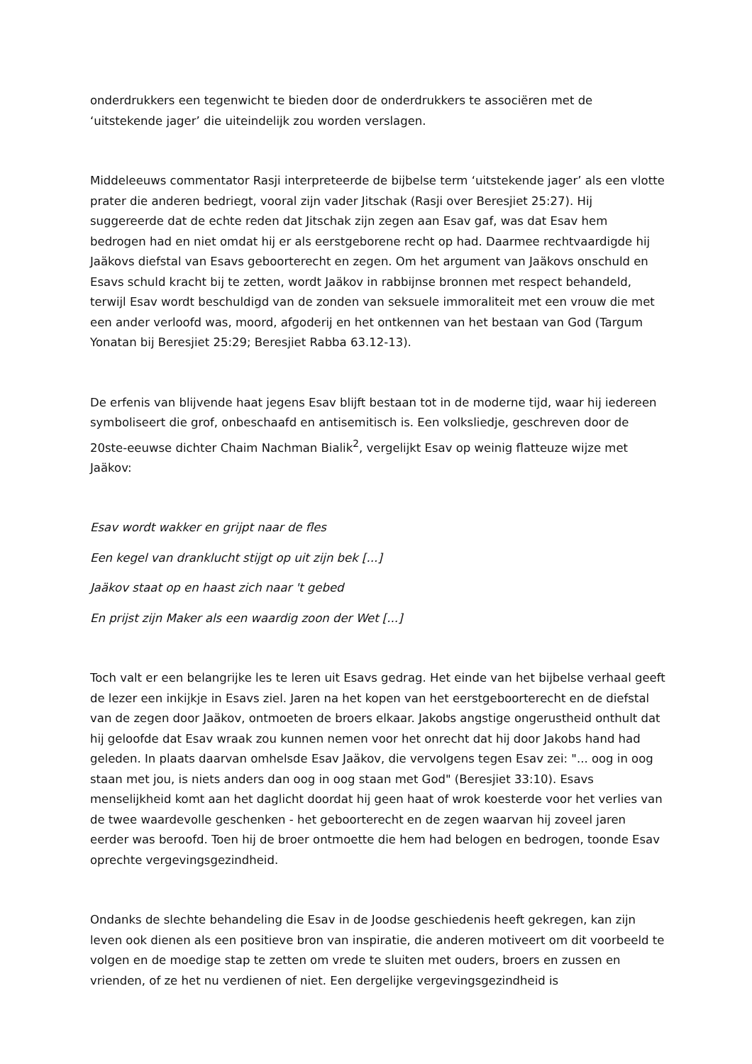onderdrukkers een tegenwicht te bieden door de onderdrukkers te associëren met de ‘uitstekende jager’ die uiteindelijk zou worden verslagen.
Middeleeuws commentator Rasji interpreteerde de bijbelse term ‘uitstekende jager’ als een vlotte prater die anderen bedriegt, vooral zijn vader Jitschak (Rasji over Beresjiet 25:27). Hij suggereerde dat de echte reden dat Jitschak zijn zegen aan Esav gaf, was dat Esav hem bedrogen had en niet omdat hij er als eerstgeborene recht op had. Daarmee rechtvaardigde hij Jaäkovs diefstal van Esavs geboorterecht en zegen. Om het argument van Jaäkovs onschuld en Esavs schuld kracht bij te zetten, wordt Jaäkov in rabbijnse bronnen met respect behandeld, terwijl Esav wordt beschuldigd van de zonden van seksuele immoraliteit met een vrouw die met een ander verloofd was, moord, afgoderij en het ontkennen van het bestaan van God (Targum Yonatan bij Beresjiet 25:29; Beresjiet Rabba 63.12-13).
De erfenis van blijvende haat jegens Esav blijft bestaan tot in de moderne tijd, waar hij iedereen symboliseert die grof, onbeschaafd en antisemitisch is. Een volksliedje, geschreven door de 20ste-eeuwse dichter Chaim Nachman Bialik<sup>2</sup>, vergelijkt Esav op weinig flatteuze wijze met Jaäkov:
Esav wordt wakker en grijpt naar de fles
Een kegel van dranklucht stijgt op uit zijn bek [...]
Jaäkov staat op en haast zich naar 't gebed
En prijst zijn Maker als een waardig zoon der Wet [...]
Toch valt er een belangrijke les te leren uit Esavs gedrag. Het einde van het bijbelse verhaal geeft de lezer een inkijkje in Esavs ziel. Jaren na het kopen van het eerstgeboorterecht en de diefstal van de zegen door Jaäkov, ontmoeten de broers elkaar. Jakobs angstige ongerustheid onthult dat hij geloofde dat Esav wraak zou kunnen nemen voor het onrecht dat hij door Jakobs hand had geleden. In plaats daarvan omhelsde Esav Jaäkov, die vervolgens tegen Esav zei: "... oog in oog staan met jou, is niets anders dan oog in oog staan met God" (Beresjiet 33:10). Esavs menselijkheid komt aan het daglicht doordat hij geen haat of wrok koesterde voor het verlies van de twee waardevolle geschenken - het geboorterecht en de zegen waarvan hij zoveel jaren eerder was beroofd. Toen hij de broer ontmoette die hem had belogen en bedrogen, toonde Esav oprechte vergevingsgezindheid.
Ondanks de slechte behandeling die Esav in de Joodse geschiedenis heeft gekregen, kan zijn leven ook dienen als een positieve bron van inspiratie, die anderen motiveert om dit voorbeeld te volgen en de moedige stap te zetten om vrede te sluiten met ouders, broers en zussen en vrienden, of ze het nu verdienen of niet. Een dergelijke vergevingsgezindheid is